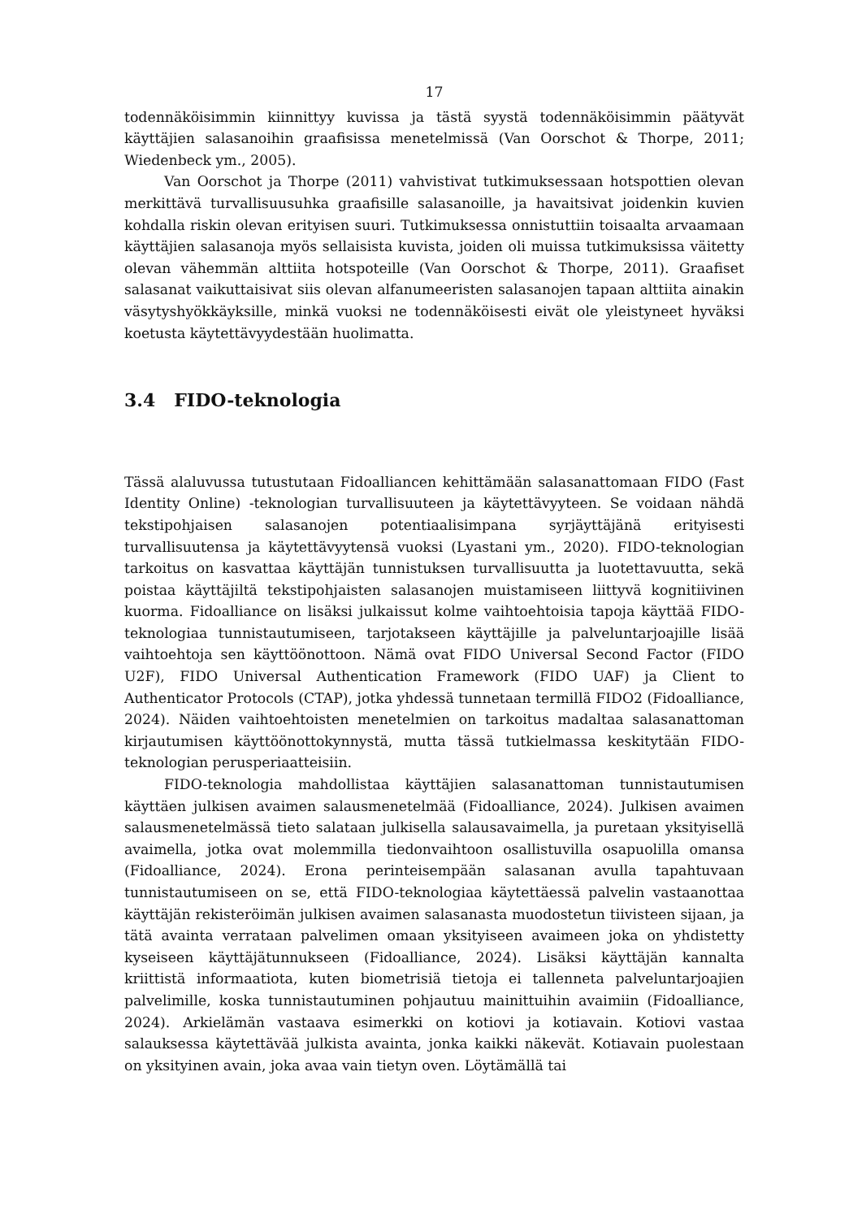17
todennäköisimmin kiinnittyy kuvissa ja tästä syystä todennäköisimmin päätyvät käyttäjien salasanoihin graafisissa menetelmissä (Van Oorschot & Thorpe, 2011; Wiedenbeck ym., 2005).
Van Oorschot ja Thorpe (2011) vahvistivat tutkimuksessaan hotspottien olevan merkittävä turvallisuusuhka graafisille salasanoille, ja havaitsivat joidenkin kuvien kohdalla riskin olevan erityisen suuri. Tutkimuksessa onnistuttiin toisaalta arvaamaan käyttäjien salasanoja myös sellaisista kuvista, joiden oli muissa tutkimuksissa väitetty olevan vähemmän alttiita hotspoteille (Van Oorschot & Thorpe, 2011). Graafiset salasanat vaikuttaisivat siis olevan alfanumeeristen salasanojen tapaan alttiita ainakin väsytyshyökkäyksille, minkä vuoksi ne todennäköisesti eivät ole yleistyneet hyväksi koetusta käytettävyydestään huolimatta.
3.4 FIDO-teknologia
Tässä alaluvussa tutustutaan Fidoalliancen kehittämään salasanattomaan FIDO (Fast Identity Online) -teknologian turvallisuuteen ja käytettävyyteen. Se voidaan nähdä tekstipohjaisen salasanojen potentiaalisimpana syrjäyttäjänä erityisesti turvallisuutensa ja käytettävyytensä vuoksi (Lyastani ym., 2020). FIDO-teknologian tarkoitus on kasvattaa käyttäjän tunnistuksen turvallisuutta ja luotettavuutta, sekä poistaa käyttäjiltä tekstipohjaisten salasanojen muistamiseen liittyvä kognitiivinen kuorma. Fidoalliance on lisäksi julkaissut kolme vaihtoehtoisia tapoja käyttää FIDO-teknologiaa tunnistautumiseen, tarjotakseen käyttäjille ja palveluntarjoajille lisää vaihtoehtoja sen käyttöönottoon. Nämä ovat FIDO Universal Second Factor (FIDO U2F), FIDO Universal Authentication Framework (FIDO UAF) ja Client to Authenticator Protocols (CTAP), jotka yhdessä tunnetaan termillä FIDO2 (Fidoalliance, 2024). Näiden vaihtoehtoisten menetelmien on tarkoitus madaltaa salasanattoman kirjautumisen käyttöönottokynnystä, mutta tässä tutkielmassa keskitytään FIDO-teknologian perusperiaatteisiin.
FIDO-teknologia mahdollistaa käyttäjien salasanattoman tunnistautumisen käyttäen julkisen avaimen salausmenetelmää (Fidoalliance, 2024). Julkisen avaimen salausmenetelmässä tieto salataan julkisella salausavaimella, ja puretaan yksityisellä avaimella, jotka ovat molemmilla tiedonvaihtoon osallistuvilla osapuolilla omansa (Fidoalliance, 2024). Erona perinteisempään salasanan avulla tapahtuvaan tunnistautumiseen on se, että FIDO-teknologiaa käytettäessä palvelin vastaanottaa käyttäjän rekisteröimän julkisen avaimen salasanasta muodostetun tiivisteen sijaan, ja tätä avainta verrataan palvelimen omaan yksityiseen avaimeen joka on yhdistetty kyseiseen käyttäjätunnukseen (Fidoalliance, 2024). Lisäksi käyttäjän kannalta kriittistä informaatiota, kuten biometrisiä tietoja ei tallenneta palveluntarjoajien palvelimille, koska tunnistautuminen pohjautuu mainittuihin avaimiin (Fidoalliance, 2024). Arkielämän vastaava esimerkki on kotiovi ja kotiavain. Kotiovi vastaa salauksessa käytettävää julkista avainta, jonka kaikki näkevät. Kotiavain puolestaan on yksityinen avain, joka avaa vain tietyn oven. Löytämällä tai